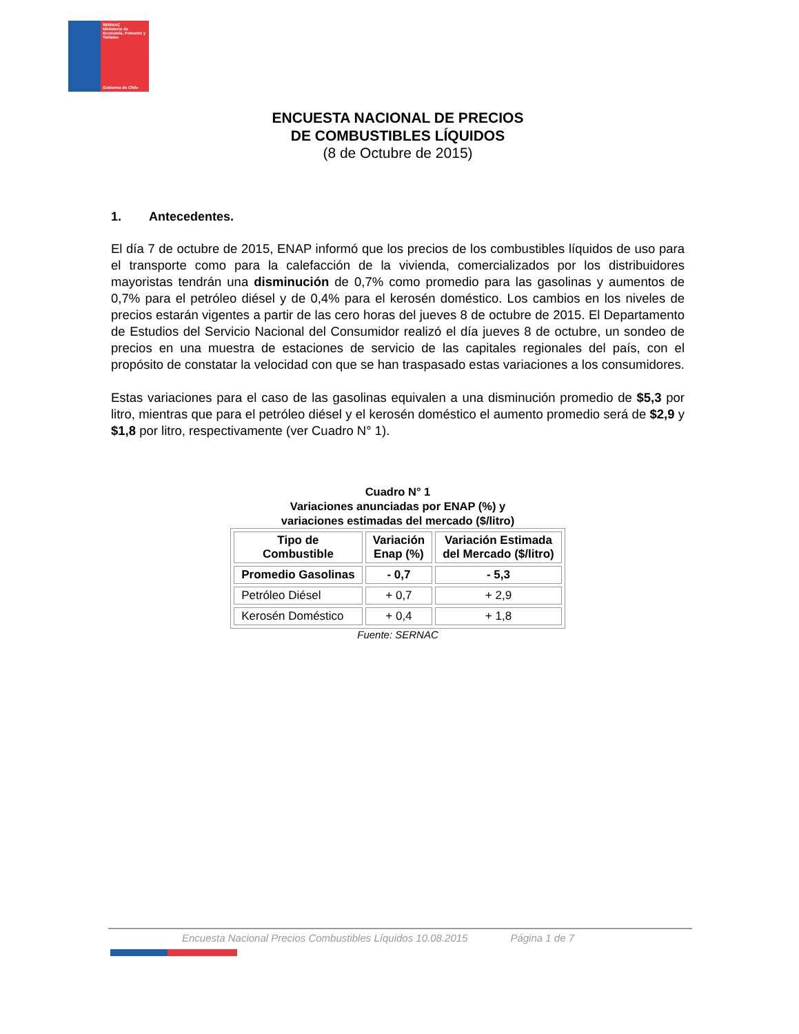SERNAC
Ministerio de Economía, Fomento y Turismo
Gobierno de Chile
ENCUESTA NACIONAL DE PRECIOS
DE COMBUSTIBLES LÍQUIDOS
(8 de Octubre de 2015)
1. Antecedentes.
El día 7 de octubre de 2015, ENAP informó que los precios de los combustibles líquidos de uso para el transporte como para la calefacción de la vivienda, comercializados por los distribuidores mayoristas tendrán una disminución de 0,7% como promedio para las gasolinas y aumentos de 0,7% para el petróleo diésel y de 0,4% para el kerosén doméstico. Los cambios en los niveles de precios estarán vigentes a partir de las cero horas del jueves 8 de octubre de 2015. El Departamento de Estudios del Servicio Nacional del Consumidor realizó el día jueves 8 de octubre, un sondeo de precios en una muestra de estaciones de servicio de las capitales regionales del país, con el propósito de constatar la velocidad con que se han traspasado estas variaciones a los consumidores.
Estas variaciones para el caso de las gasolinas equivalen a una disminución promedio de $5,3 por litro, mientras que para el petróleo diésel y el kerosén doméstico el aumento promedio será de $2,9 y $1,8 por litro, respectivamente (ver Cuadro N° 1).
Cuadro N° 1
Variaciones anunciadas por ENAP (%) y
variaciones estimadas del mercado ($/litro)
| Tipo de Combustible | Variación Enap (%) | Variación Estimada del Mercado ($/litro) |
| --- | --- | --- |
| Promedio Gasolinas | - 0,7 | - 5,3 |
| Petróleo Diésel | + 0,7 | + 2,9 |
| Kerosén Doméstico | + 0,4 | + 1,8 |
Fuente: SERNAC
Encuesta Nacional Precios Combustibles Líquidos 10.08.2015 Página 1 de 7